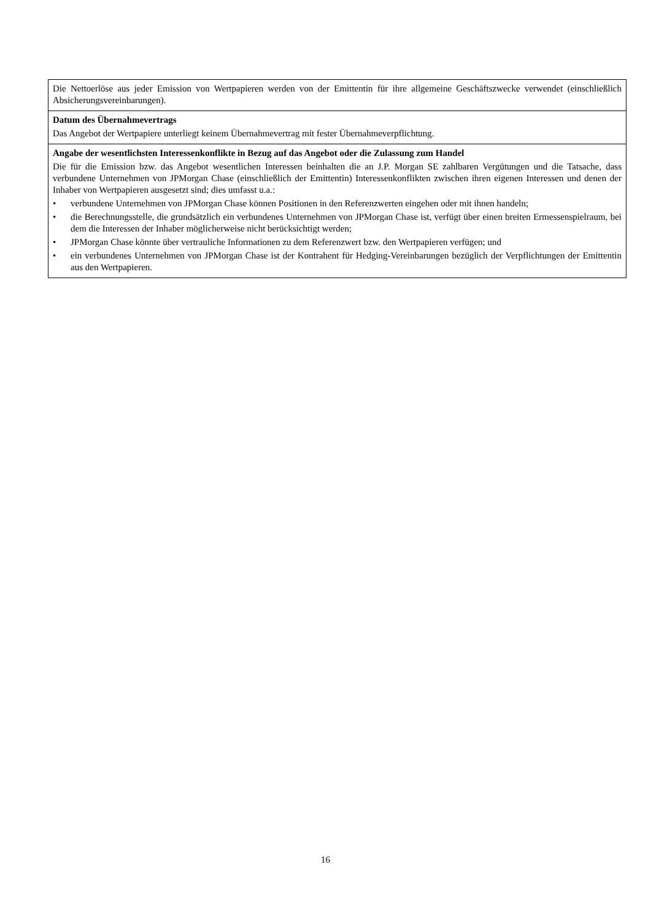| Die Nettoerlöse aus jeder Emission von Wertpapieren werden von der Emittentin für ihre allgemeine Geschäftszwecke verwendet (einschließlich Absicherungsvereinbarungen). |
| Datum des Übernahmevertrags Das Angebot der Wertpapiere unterliegt keinem Übernahmevertrag mit fester Übernahmeverpflichtung. |
| Angabe der wesentlichsten Interessenkonflikte in Bezug auf das Angebot oder die Zulassung zum Handel Die für die Emission bzw. das Angebot wesentlichen Interessen beinhalten die an J.P. Morgan SE zahlbaren Vergütungen und die Tatsache, dass verbundene Unternehmen von JPMorgan Chase (einschließlich der Emittentin) Interessenkonflikten zwischen ihren eigenen Interessen und denen der Inhaber von Wertpapieren ausgesetzt sind; dies umfasst u.a.: • verbundene Unternehmen von JPMorgan Chase können Positionen in den Referenzwerten eingehen oder mit ihnen handeln; • die Berechnungsstelle, die grundsätzlich ein verbundenes Unternehmen von JPMorgan Chase ist, verfügt über einen breiten Ermessenspielraum, bei dem die Interessen der Inhaber möglicherweise nicht berücksichtigt werden; • JPMorgan Chase könnte über vertrauliche Informationen zu dem Referenzwert bzw. den Wertpapieren verfügen; und • ein verbundenes Unternehmen von JPMorgan Chase ist der Kontrahent für Hedging-Vereinbarungen bezüglich der Verpflichtungen der Emittentin aus den Wertpapieren. |
16